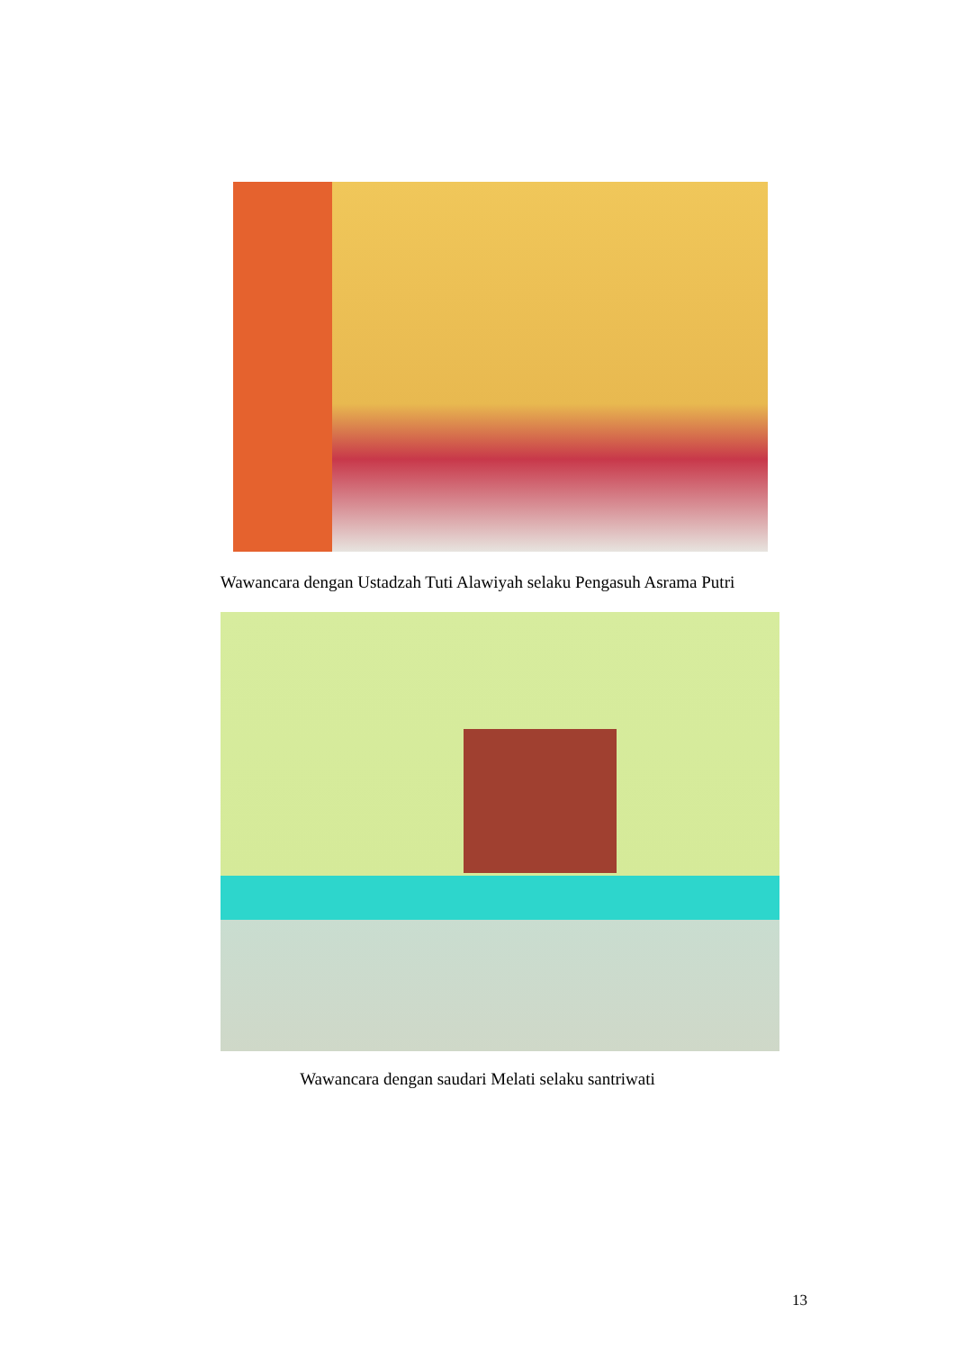Wawancara dengan Ustadzah Tuti Alawiyah selaku Pengasuh Asrama Putri
Wawancara dengan saudari Melati selaku santriwati
13